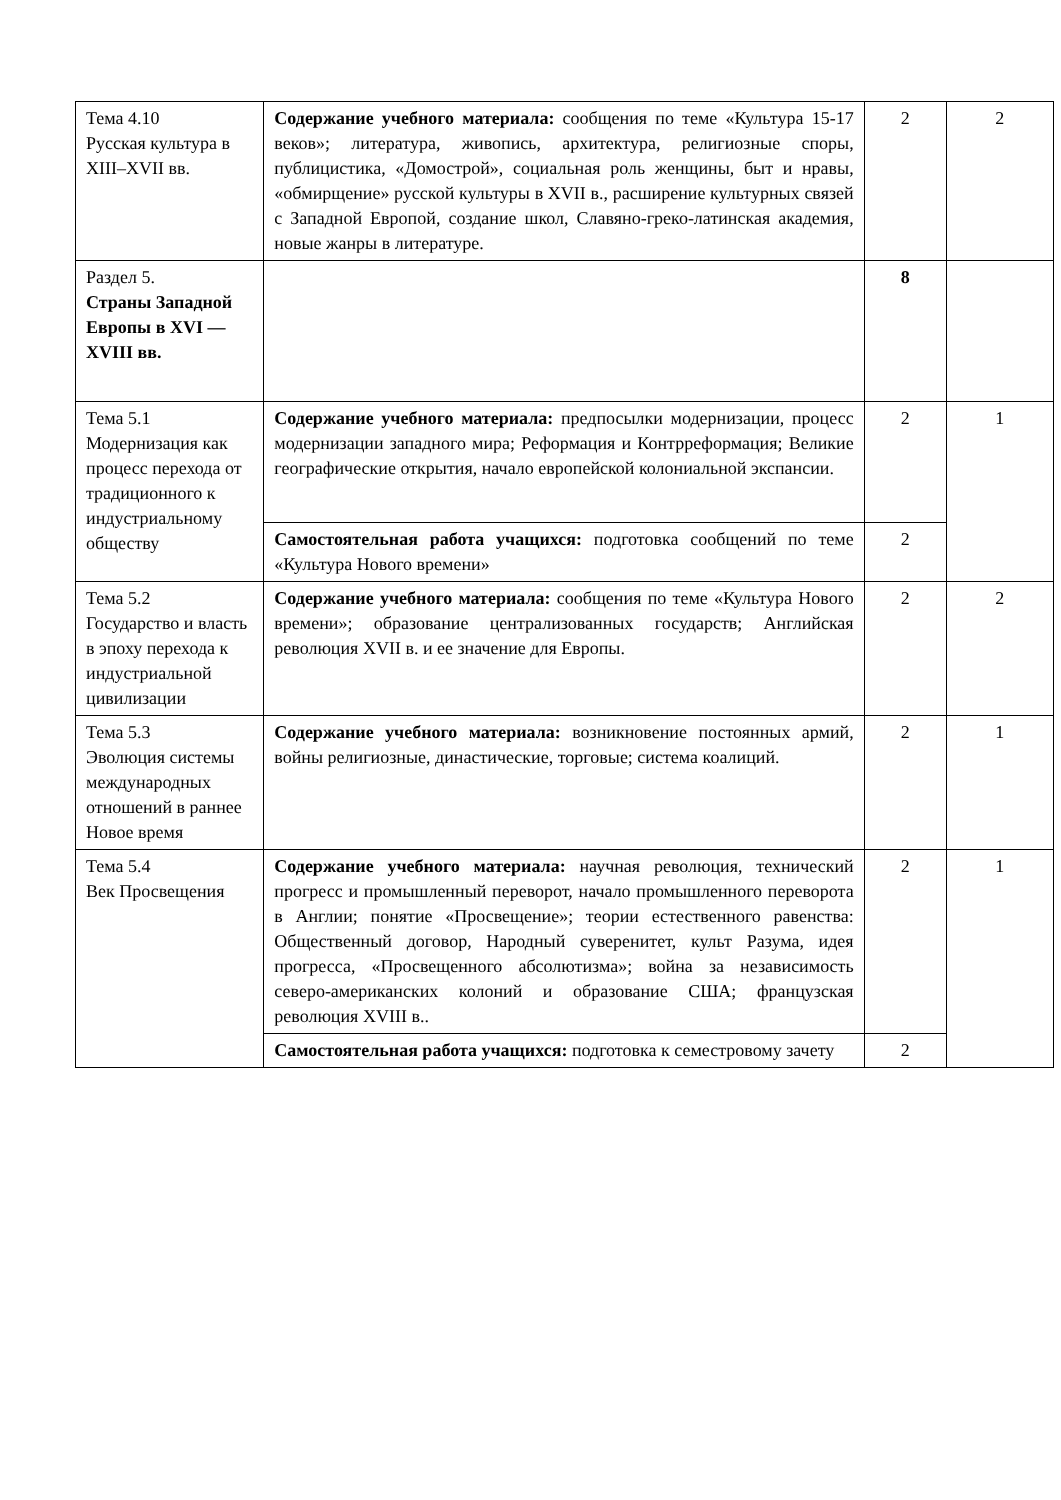| Тема 4.10 Русская культура в XIII–XVII вв. | Содержание учебного материала: сообщения по теме «Культура 15-17 веков»; литература, живопись, архитектура, религиозные споры, публицистика, «Домострой», социальная роль женщины, быт и нравы, «обмирщение» русской культуры в XVII в., расширение культурных связей с Западной Европой, создание школ, Славяно-греко-латинская академия, новые жанры в литературе. | 2 | 2 |
| Раздел 5. Страны Западной Европы в XVI — XVIII вв. | | 8 | |
| Тема 5.1 Модернизация как процесс перехода от традиционного к индустриальному обществу | Содержание учебного материала: предпосылки модернизации, процесс модернизации западного мира; Реформация и Контрреформация; Великие географические открытия, начало европейской колониальной экспансии. | 2 | 1 |
| | Самостоятельная работа учащихся: подготовка сообщений по теме «Культура Нового времени» | 2 | |
| Тема 5.2 Государство и власть в эпоху перехода к индустриальной цивилизации | Содержание учебного материала: сообщения по теме «Культура Нового времени»; образование централизованных государств; Английская революция XVII в. и ее значение для Европы. | 2 | 2 |
| Тема 5.3 Эволюция системы международных отношений в раннее Новое время | Содержание учебного материала: возникновение постоянных армий, войны религиозные, династические, торговые; система коалиций. | 2 | 1 |
| Тема 5.4 Век Просвещения | Содержание учебного материала: научная революция, технический прогресс и промышленный переворот, начало промышленного переворота в Англии; понятие «Просвещение»; теории естественного равенства: Общественный договор, Народный суверенитет, культ Разума, идея прогресса, «Просвещенного абсолютизма»; война за независимость северо-американских колоний и образование США; французская революция XVIII в.. | 2 | 1 |
| | Самостоятельная работа учащихся: подготовка к семестровому зачету | 2 | |